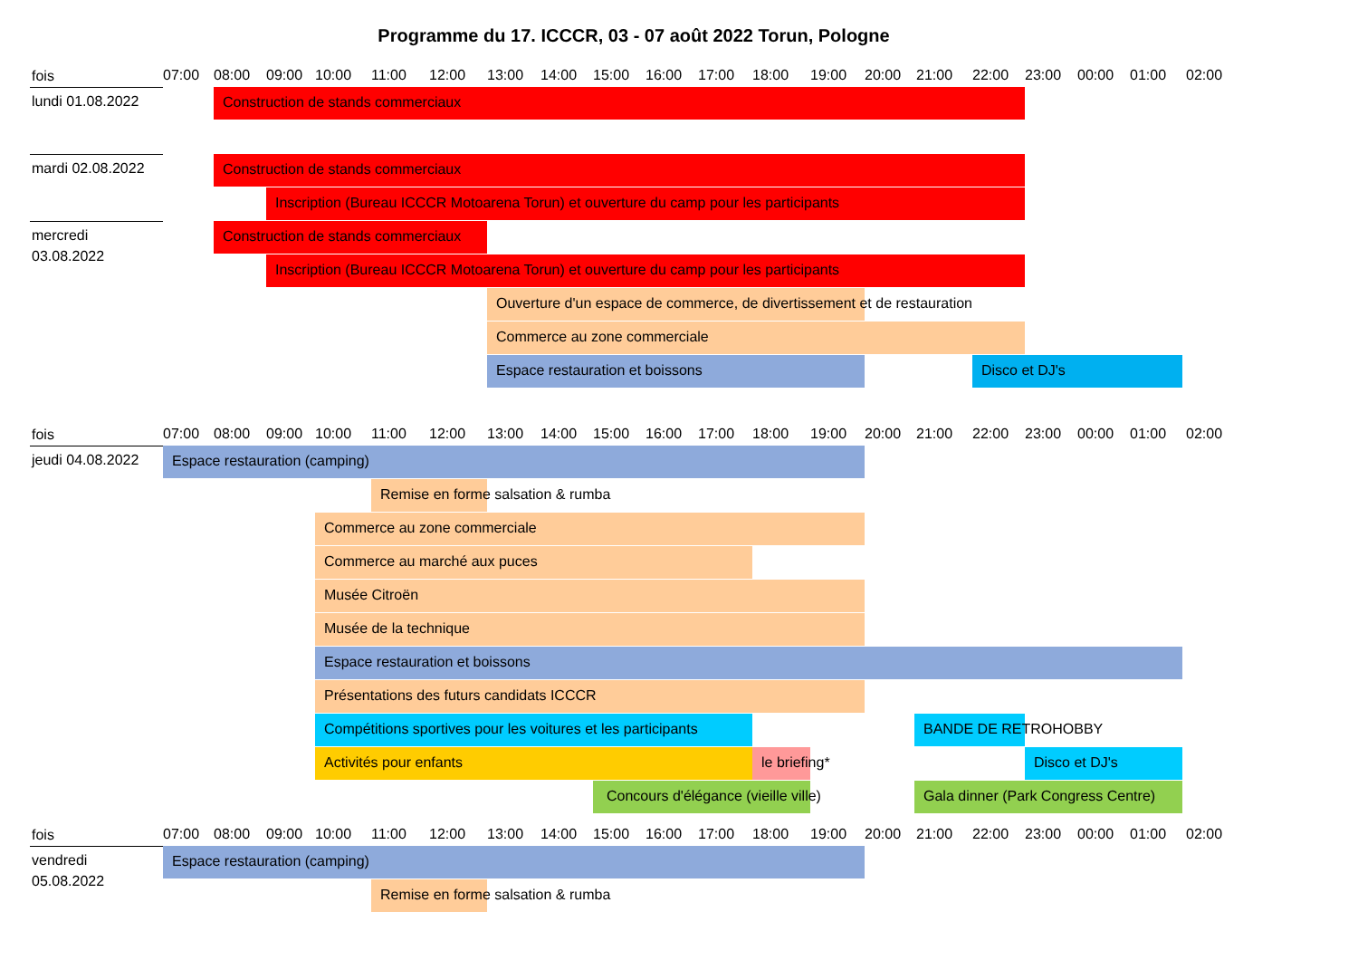Programme du 17. ICCCR, 03 - 07 août 2022 Torun, Pologne
fois
07:00 08:00 09:00 10:00 11:00 12:00 13:00 14:00 15:00 16:00 17:00 18:00 19:00 20:00 21:00 22:00 23:00 00:00 01:00 02:00
lundi 01.08.2022
Construction de stands commerciaux
mardi 02.08.2022
Construction de stands commerciaux
Inscription (Bureau ICCCR Motoarena Torun) et ouverture du camp pour les participants
mercredi
03.08.2022
Construction de stands commerciaux
Inscription (Bureau ICCCR Motoarena Torun) et ouverture du camp pour les participants
Ouverture d'un espace de commerce, de divertissement et de restauration
Commerce au zone commerciale
Espace restauration et boissons Disco et DJ's
fois
07:00 08:00 09:00 10:00 11:00 12:00 13:00 14:00 15:00 16:00 17:00 18:00 19:00 20:00 21:00 22:00 23:00 00:00 01:00 02:00
jeudi 04.08.2022
Espace restauration (camping)
Remise en forme salsation & rumba
Commerce au zone commerciale
Commerce au marché aux puces
Musée Citroën
Musée de la technique
Espace restauration et boissons
Présentations des futurs candidats ICCCR
Compétitions sportives pour les voitures et les participants BANDE DE RETROHOBBY
Activités pour enfants le briefing* Disco et DJ's
Concours d'élégance (vieille ville) Gala dinner (Park Congress Centre)
fois
07:00 08:00 09:00 10:00 11:00 12:00 13:00 14:00 15:00 16:00 17:00 18:00 19:00 20:00 21:00 22:00 23:00 00:00 01:00 02:00
vendredi
05.08.2022
Espace restauration (camping)
Remise en forme salsation & rumba